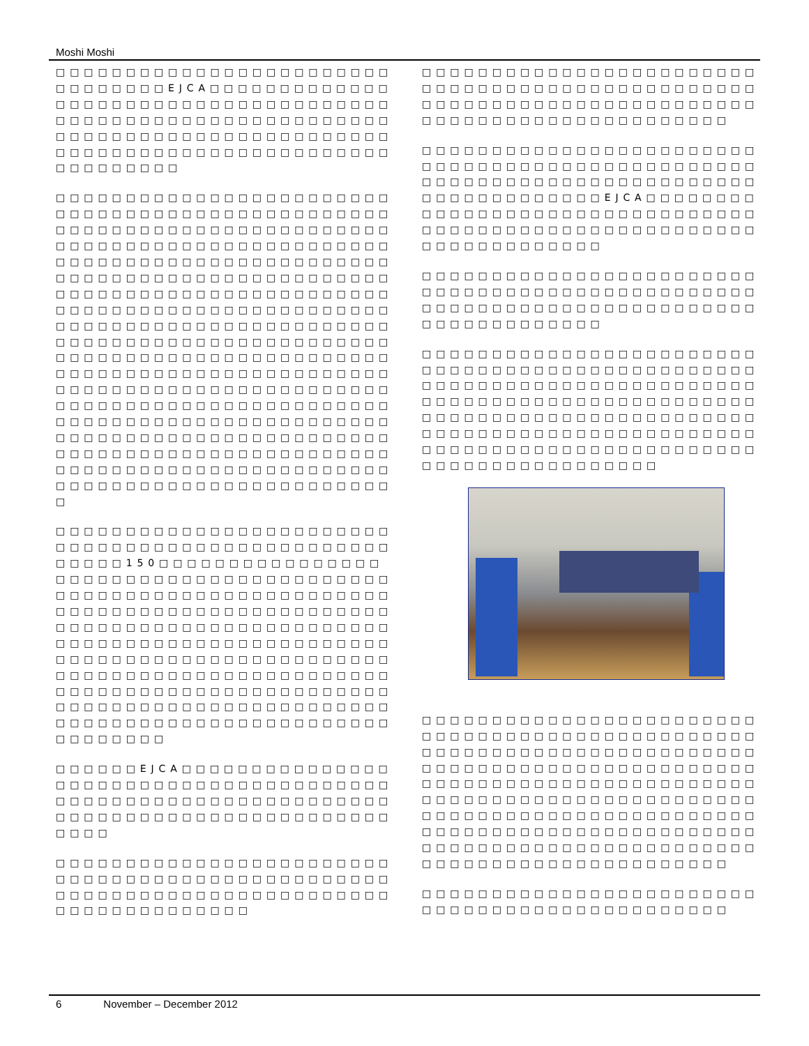Moshi Moshi
□□□□□□□□□□□□□□□□□□□□□□□□□□□□□□□□EJCA□□□□□□□□□□□□□□□□□□□□□□□□□□□□□□□□□□□□□□□□□□□□□□□□□□□□□□□□□□□□□□□□□□□□□□□□□□□□□□□□□□□□□□□□□□□□□□□□□□□□□□□□□□□□□□□□□□□□□□
□□□□□□□□□□□□□□□□□□□□□□□□□□□□□□□□□□□□□□□□□□□□□□□□□□□□□□□□□□□□□□□□□□□□□□□□□□□□□□□□□□□□□□□□□□□□□□□□□□□□□□□□□□□□□□□□□□□□□□□□□□□□□□□□□□□□□□□□□□□□□□□□□□□□□□□□□□□□□□□□□□□□□□□□□□□□□□□□□□□□□□□□□□□□□□□□□□□□□□□□□□□□□□□□□□□□□□□□□□□□□□□□□□□□□□□□□□□□□□□□□□□□□□□□□□□□□□□□□□□□□□□□□□□□□□□□□□□□□□□□□□□□□□□□□□□□□□□□□□□□□□□□□□□□□□□□□□□□□□□□□□□□□□□□□□□□□□□□□□□□□□□□□□□□□□□□□□□□□□□□□□□□□□□□□□□□□□□□□□□□□□□□□□□□□□□□□□□□□□□□□□□□□□□□□□□□□□□□□□□□□□□□□□□□□□□□□□□□□□□□□□□□□□□□□□□□□□□□□
□□□□□□□□□□□□□□□□□□□□□□□□□□□□□□□□□□□□□□□□□□□□□□□□□□□□□150□□□□□□□□□□□□□□□□□□□□□□□□□□□□□□□□□□□□□□□□□□□□□□□□□□□□□□□□□□□□□□□□□□□□□□□□□□□□□□□□□□□□□□□□□□□□□□□□□□□□□□□□□□□□□□□□□□□□□□□□□□□□□□□□□□□□□□□□□□□□□□□□□□□□□□□□□□□□□□□□□□□□□□□□□□□□□□□□□□□□□□□□□□□□□□□□□□□□□□□□□□□□□□□□□□□□□□□□□□□□□□□□□□□□□□□□□□□□□□□□□□□□□□□□□□□□□□□□□□□□□□□□
□□□□□□EJCA□□□□□□□□□□□□□□□□□□□□□□□□□□□□□□□□□□□□□□□□□□□□□□□□□□□□□□□□□□□□□□□□□□□□□□□□□□□□□□□□□□□□□□□□□□□
□□□□□□□□□□□□□□□□□□□□□□□□□□□□□□□□□□□□□□□□□□□□□□□□□□□□□□□□□□□□□□□□□□□□□□□□□□□□□□□□□□□□□□
□□□□□□□□□□□□□□□□□□□□□□□□□□□□□□□□□□□□□□□□□□□□□□□□□□□□□□□□□□□□□□□□□□□□□□□□□□□□□□□□□□□□□□□□□□□□□□
□□□□□□□□□□□□□□□□□□□□□□□□□□□□□□□□□□□□□□□□□□□□□□□□□□□□□□□□□□□□□□□□□□□□□□□□□□□□□□□□□□□□□EJCA□□□□□□□□□□□□□□□□□□□□□□□□□□□□□□□□□□□□□□□□□□□□□□□□□□□□□□□□□□□□□□□□□□□□□
□□□□□□□□□□□□□□□□□□□□□□□□□□□□□□□□□□□□□□□□□□□□□□□□□□□□□□□□□□□□□□□□□□□□□□□□□□□□□□□□□□□□□
□□□□□□□□□□□□□□□□□□□□□□□□□□□□□□□□□□□□□□□□□□□□□□□□□□□□□□□□□□□□□□□□□□□□□□□□□□□□□□□□□□□□□□□□□□□□□□□□□□□□□□□□□□□□□□□□□□□□□□□□□□□□□□□□□□□□□□□□□□□□□□□□□□□□□□□□□□□□□□□□□□□□□□□□□□□□□□□□□□□□□□□□□
□□□□□□□□□□□□□□□□□□□□□□□□□□□□□□□□□□□□□□□□□□□□□□□□□□□□□□□□□□□□□□□□□□□□□□□□□□□□□□□□□□□□□□□□□□□□□□□□□□□□□□□□□□□□□□□□□□□□□□□□□□□□□□□□□□□□□□□□□□□□□□□□□□□□□□□□□□□□□□□□□□□□□□□□□□□□□□□□□□□□□□□□□□□□□□□□□□□□□□□□□□□□□□□□□□□□□□□□□□□□□□□□□□□□□□□□□□□□□□
□□□□□□□□□□□□□□□□□□□□□□□□□□□□□□□□□□□□□□□□□□□□□□
6 November – December 2012